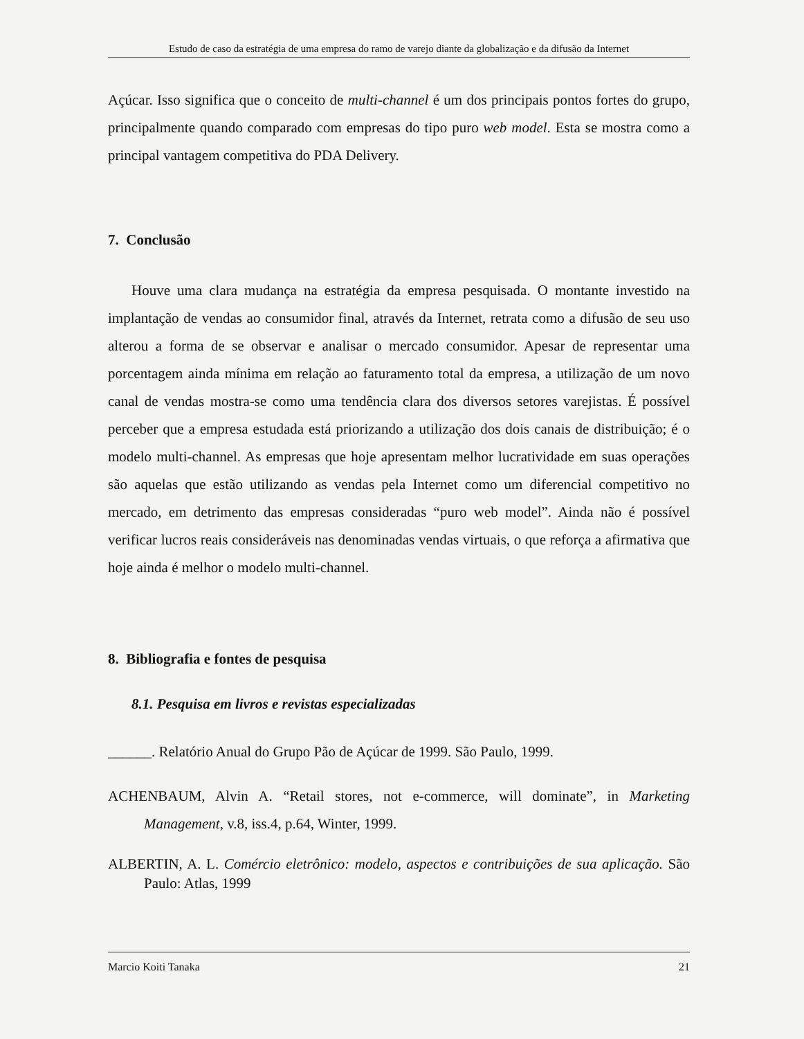Estudo de caso da estratégia de uma empresa do ramo de varejo diante da globalização e da difusão da Internet
Açúcar. Isso significa que o conceito de multi-channel é um dos principais pontos fortes do grupo, principalmente quando comparado com empresas do tipo puro web model. Esta se mostra como a principal vantagem competitiva do PDA Delivery.
7. Conclusão
Houve uma clara mudança na estratégia da empresa pesquisada. O montante investido na implantação de vendas ao consumidor final, através da Internet, retrata como a difusão de seu uso alterou a forma de se observar e analisar o mercado consumidor. Apesar de representar uma porcentagem ainda mínima em relação ao faturamento total da empresa, a utilização de um novo canal de vendas mostra-se como uma tendência clara dos diversos setores varejistas. É possível perceber que a empresa estudada está priorizando a utilização dos dois canais de distribuição; é o modelo multi-channel. As empresas que hoje apresentam melhor lucratividade em suas operações são aquelas que estão utilizando as vendas pela Internet como um diferencial competitivo no mercado, em detrimento das empresas consideradas “puro web model”. Ainda não é possível verificar lucros reais consideráveis nas denominadas vendas virtuais, o que reforça a afirmativa que hoje ainda é melhor o modelo multi-channel.
8. Bibliografia e fontes de pesquisa
8.1. Pesquisa em livros e revistas especializadas
______. Relatório Anual do Grupo Pão de Açúcar de 1999. São Paulo, 1999.
ACHENBAUM, Alvin A. “Retail stores, not e-commerce, will dominate”, in Marketing Management, v.8, iss.4, p.64, Winter, 1999.
ALBERTIN, A. L. Comércio eletrônico: modelo, aspectos e contribuições de sua aplicação. São Paulo: Atlas, 1999
Marcio Koiti Tanaka 21